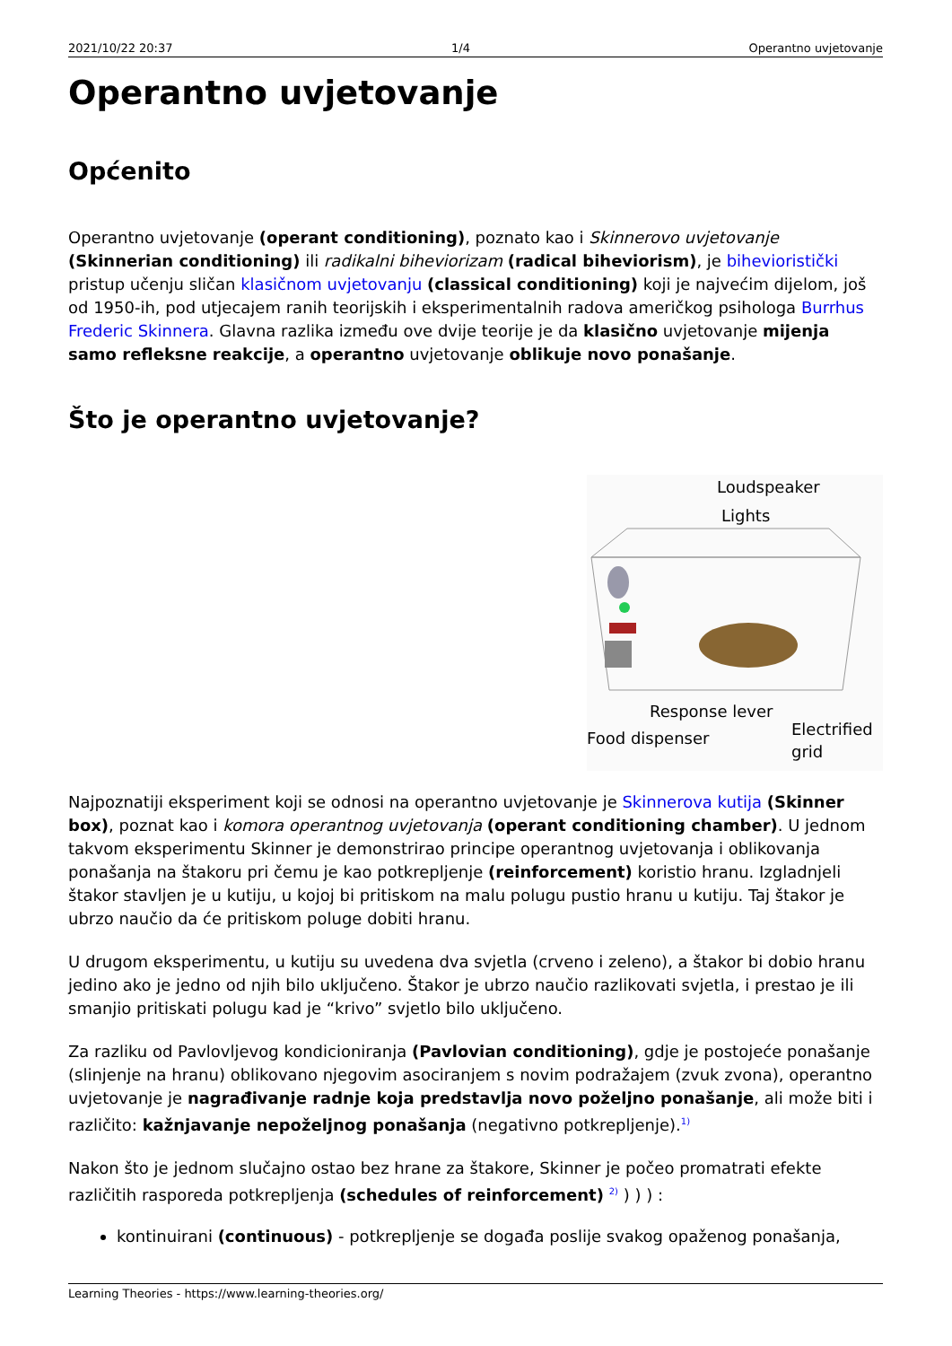2021/10/22 20:37 1/4 Operantno uvjetovanje
Operantno uvjetovanje
Općenito
Operantno uvjetovanje (operant conditioning), poznato kao i Skinnerovo uvjetovanje (Skinnerian conditioning) ili radikalni biheviorizam (radical biheviorism), je bihevioristički pristup učenju sličan klasičnom uvjetovanju (classical conditioning) koji je najvećim dijelom, još od 1950-ih, pod utjecajem ranih teorijskih i eksperimentalnih radova američkog psihologa Burrhus Frederic Skinnera. Glavna razlika između ove dvije teorije je da klasično uvjetovanje mijenja samo refleksne reakcije, a operantno uvjetovanje oblikuje novo ponašanje.
Što je operantno uvjetovanje?
Loudspeaker
Lights
Response lever
Food dispenser
Electrified
grid
Najpoznatiji eksperiment koji se odnosi na operantno uvjetovanje je Skinnerova kutija (Skinner box), poznat kao i komora operantnog uvjetovanja (operant conditioning chamber). U jednom takvom eksperimentu Skinner je demonstrirao principe operantnog uvjetovanja i oblikovanja ponašanja na štakoru pri čemu je kao potkrepljenje (reinforcement) koristio hranu. Izgladnjeli štakor stavljen je u kutiju, u kojoj bi pritiskom na malu polugu pustio hranu u kutiju. Taj štakor je ubrzo naučio da će pritiskom poluge dobiti hranu.
U drugom eksperimentu, u kutiju su uvedena dva svjetla (crveno i zeleno), a štakor bi dobio hranu jedino ako je jedno od njih bilo uključeno. Štakor je ubrzo naučio razlikovati svjetla, i prestao je ili smanjio pritiskati polugu kad je “krivo” svjetlo bilo uključeno.
Za razliku od Pavlovljevog kondicioniranja (Pavlovian conditioning), gdje je postojeće ponašanje (slinjenje na hranu) oblikovano njegovim asociranjem s novim podražajem (zvuk zvona), operantno uvjetovanje je nagrađivanje radnje koja predstavlja novo poželjno ponašanje, ali može biti i različito: kažnjavanje nepoželjnog ponašanja (negativno potkrepljenje).<sup>1)</sup>
Nakon što je jednom slučajno ostao bez hrane za štakore, Skinner je počeo promatrati efekte različitih rasporeda potkrepljenja (schedules of reinforcement) <sup>2)</sup> ) ) ) :
kontinuirani (continuous) - potkrepljenje se događa poslije svakog opaženog ponašanja,
Learning Theories - https://www.learning-theories.org/